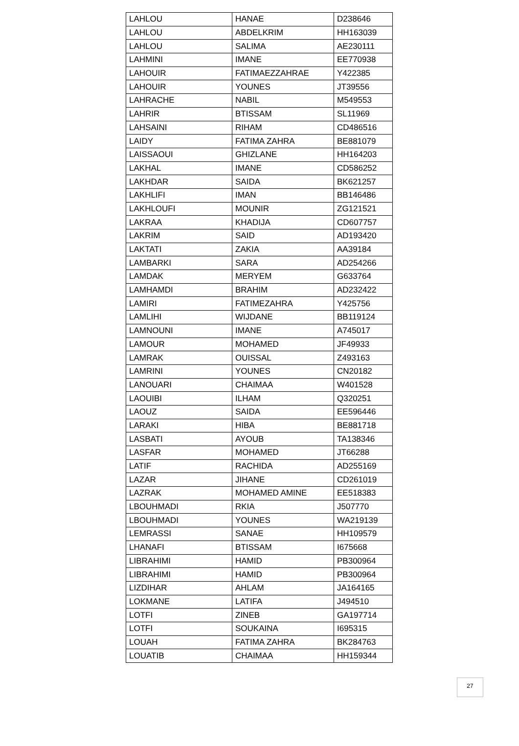| LAHLOU | HANAE | D238646 |
| LAHLOU | ABDELKRIM | HH163039 |
| LAHLOU | SALIMA | AE230111 |
| LAHMINI | IMANE | EE770938 |
| LAHOUIR | FATIMAEZZAHRAE | Y422385 |
| LAHOUIR | YOUNES | JT39556 |
| LAHRACHE | NABIL | M549553 |
| LAHRIR | BTISSAM | SL11969 |
| LAHSAINI | RIHAM | CD486516 |
| LAIDY | FATIMA ZAHRA | BE881079 |
| LAISSAOUI | GHIZLANE | HH164203 |
| LAKHAL | IMANE | CD586252 |
| LAKHDAR | SAIDA | BK621257 |
| LAKHLIFI | IMAN | BB146486 |
| LAKHLOUFI | MOUNIR | ZG121521 |
| LAKRAA | KHADIJA | CD607757 |
| LAKRIM | SAID | AD193420 |
| LAKTATI | ZAKIA | AA39184 |
| LAMBARKI | SARA | AD254266 |
| LAMDAK | MERYEM | G633764 |
| LAMHAMDI | BRAHIM | AD232422 |
| LAMIRI | FATIMEZAHRA | Y425756 |
| LAMLIHI | WIJDANE | BB119124 |
| LAMNOUNI | IMANE | A745017 |
| LAMOUR | MOHAMED | JF49933 |
| LAMRAK | OUISSAL | Z493163 |
| LAMRINI | YOUNES | CN20182 |
| LANOUARI | CHAIMAA | W401528 |
| LAOUIBI | ILHAM | Q320251 |
| LAOUZ | SAIDA | EE596446 |
| LARAKI | HIBA | BE881718 |
| LASBATI | AYOUB | TA138346 |
| LASFAR | MOHAMED | JT66288 |
| LATIF | RACHIDA | AD255169 |
| LAZAR | JIHANE | CD261019 |
| LAZRAK | MOHAMED AMINE | EE518383 |
| LBOUHMADI | RKIA | J507770 |
| LBOUHMADI | YOUNES | WA219139 |
| LEMRASSI | SANAE | HH109579 |
| LHANAFI | BTISSAM | I675668 |
| LIBRAHIMI | HAMID | PB300964 |
| LIBRAHIMI | HAMID | PB300964 |
| LIZDIHAR | AHLAM | JA164165 |
| LOKMANE | LATIFA | J494510 |
| LOTFI | ZINEB | GA197714 |
| LOTFI | SOUKAINA | I695315 |
| LOUAH | FATIMA ZAHRA | BK284763 |
| LOUATIB | CHAIMAA | HH159344 |
27